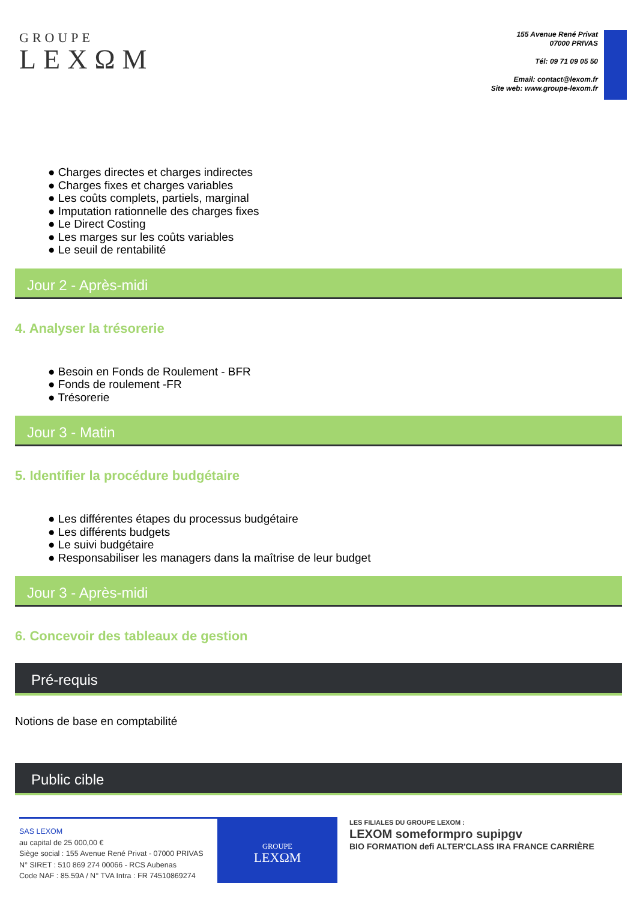GROUPE
LEXΩM
155 Avenue René Privat
07000 PRIVAS
Tél: 09 71 09 05 50
Email: contact@lexom.fr
Site web: www.groupe-lexom.fr
● Charges directes et charges indirectes
● Charges fixes et charges variables
● Les coûts complets, partiels, marginal
● Imputation rationnelle des charges fixes
● Le Direct Costing
● Les marges sur les coûts variables
● Le seuil de rentabilité
Jour 2 - Après-midi
4. Analyser la trésorerie
● Besoin en Fonds de Roulement - BFR
● Fonds de roulement -FR
● Trésorerie
Jour 3 - Matin
5. Identifier la procédure budgétaire
● Les différentes étapes du processus budgétaire
● Les différents budgets
● Le suivi budgétaire
● Responsabiliser les managers dans la maîtrise de leur budget
Jour 3 - Après-midi
6. Concevoir des tableaux de gestion
Pré-requis
Notions de base en comptabilité
Public cible
SAS LEXOM
au capital de 25 000,00 €
Siège social : 155 Avenue René Privat - 07000 PRIVAS
N° SIRET : 510 869 274 00066 - RCS Aubenas
Code NAF : 85.59A / N° TVA Intra : FR 74510869274
GROUPE
LEXΩM
LES FILIALES DU GROUPE LEXOM :
LEXOM someformpro supipgv
BIO FORMATION defi ALTER'CLASS IRA FRANCE CARRIÈRE